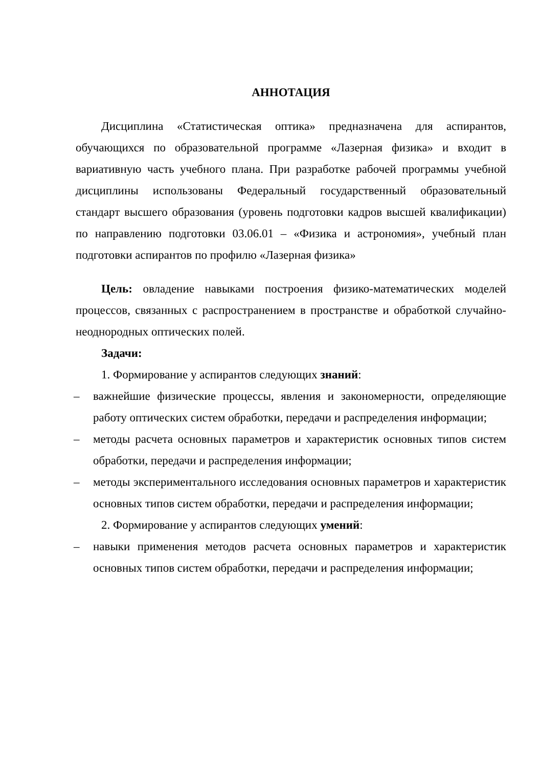АННОТАЦИЯ
Дисциплина «Статистическая оптика» предназначена для аспирантов, обучающихся по образовательной программе «Лазерная физика» и входит в вариативную часть учебного плана. При разработке рабочей программы учебной дисциплины использованы Федеральный государственный образовательный стандарт высшего образования (уровень подготовки кадров высшей квалификации) по направлению подготовки 03.06.01 – «Физика и астрономия», учебный план подготовки аспирантов по профилю «Лазерная физика»
Цель: овладение навыками построения физико-математических моделей процессов, связанных с распространением в пространстве и обработкой случайно-неоднородных оптических полей.
Задачи:
1. Формирование у аспирантов следующих знаний:
– важнейшие физические процессы, явления и закономерности, определяющие работу оптических систем обработки, передачи и распределения информации;
– методы расчета основных параметров и характеристик основных типов систем обработки, передачи и распределения информации;
– методы экспериментального исследования основных параметров и характеристик основных типов систем обработки, передачи и распределения информации;
2. Формирование у аспирантов следующих умений:
– навыки применения методов расчета основных параметров и характеристик основных типов систем обработки, передачи и распределения информации;